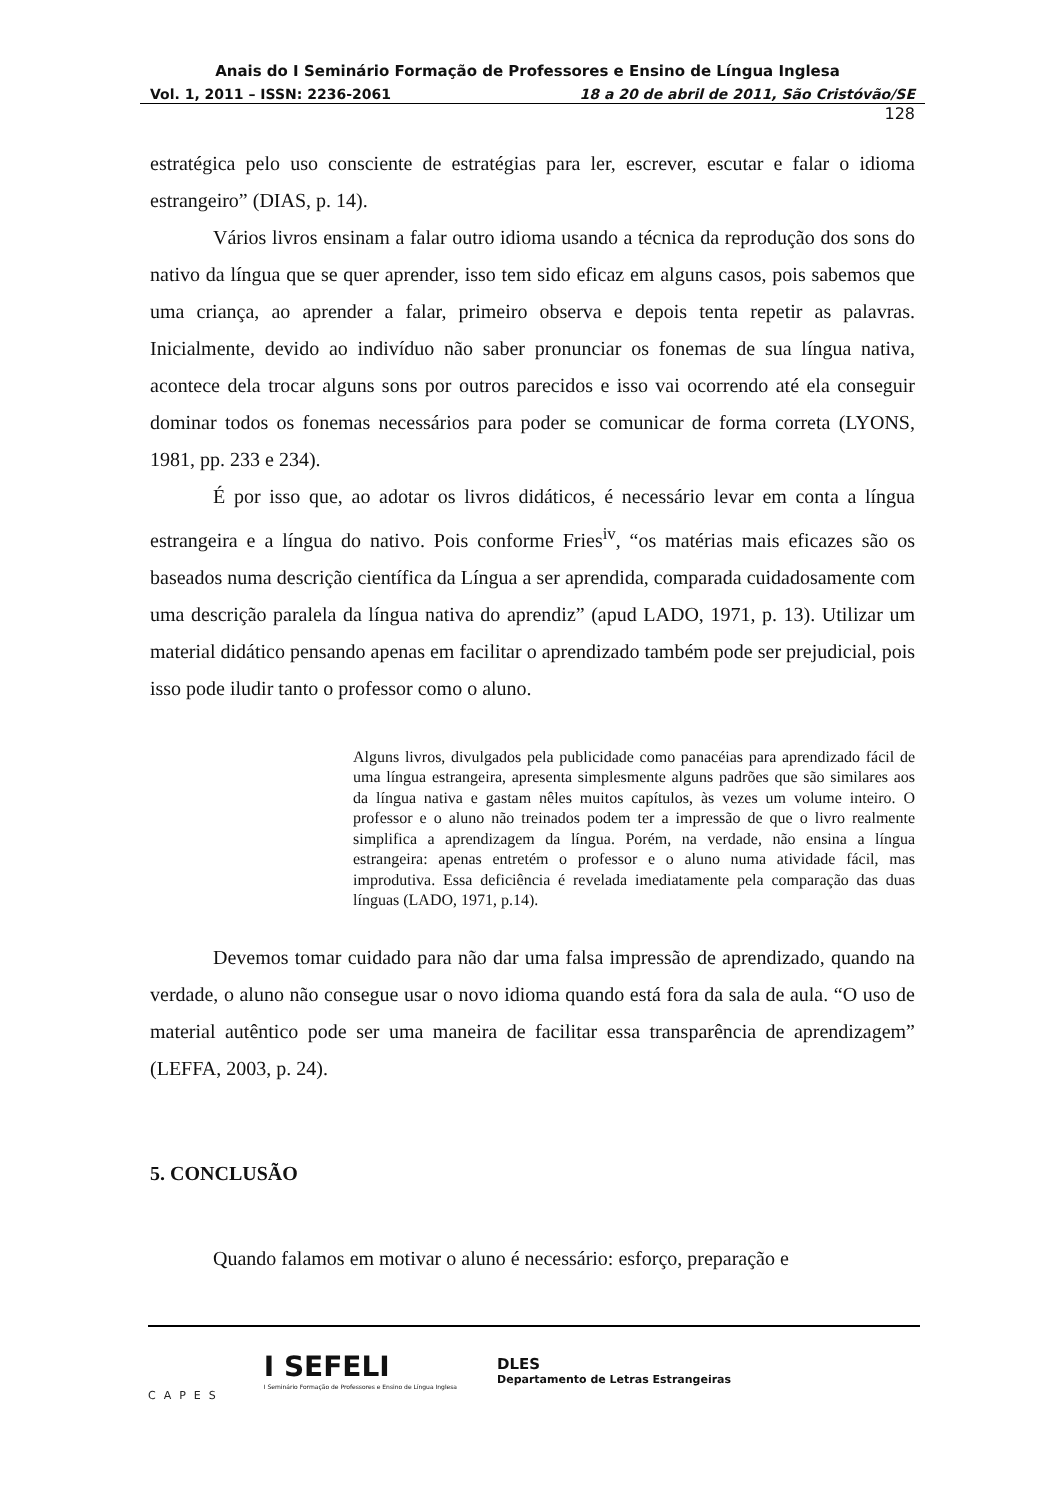Anais do I Seminário Formação de Professores e Ensino de Língua Inglesa
Vol. 1, 2011 – ISSN: 2236-2061 18 a 20 de abril de 2011, São Cristóvão/SE
128
estratégica pelo uso consciente de estratégias para ler, escrever, escutar e falar o idioma estrangeiro” (DIAS, p. 14).
Vários livros ensinam a falar outro idioma usando a técnica da reprodução dos sons do nativo da língua que se quer aprender, isso tem sido eficaz em alguns casos, pois sabemos que uma criança, ao aprender a falar, primeiro observa e depois tenta repetir as palavras. Inicialmente, devido ao indivíduo não saber pronunciar os fonemas de sua língua nativa, acontece dela trocar alguns sons por outros parecidos e isso vai ocorrendo até ela conseguir dominar todos os fonemas necessários para poder se comunicar de forma correta (LYONS, 1981, pp. 233 e 234).
É por isso que, ao adotar os livros didáticos, é necessário levar em conta a língua estrangeira e a língua do nativo. Pois conforme Fries<sup>iv</sup>, “os matérias mais eficazes são os baseados numa descrição científica da Língua a ser aprendida, comparada cuidadosamente com uma descrição paralela da língua nativa do aprendiz” (apud LADO, 1971, p. 13). Utilizar um material didático pensando apenas em facilitar o aprendizado também pode ser prejudicial, pois isso pode iludir tanto o professor como o aluno.
Alguns livros, divulgados pela publicidade como panacéias para aprendizado fácil de uma língua estrangeira, apresenta simplesmente alguns padrões que são similares aos da língua nativa e gastam nêles muitos capítulos, às vezes um volume inteiro. O professor e o aluno não treinados podem ter a impressão de que o livro realmente simplifica a aprendizagem da língua. Porém, na verdade, não ensina a língua estrangeira: apenas entretém o professor e o aluno numa atividade fácil, mas improdutiva. Essa deficiência é revelada imediatamente pela comparação das duas línguas (LADO, 1971, p.14).
Devemos tomar cuidado para não dar uma falsa impressão de aprendizado, quando na verdade, o aluno não consegue usar o novo idioma quando está fora da sala de aula. “O uso de material autêntico pode ser uma maneira de facilitar essa transparência de aprendizagem” (LEFFA, 2003, p. 24).
5. CONCLUSÃO
Quando falamos em motivar o aluno é necessário: esforço, preparação e
CAPES
I SEFELI
I Seminário Formação de Professores e Ensino de Língua Inglesa
DLES
Departamento de Letras Estrangeiras